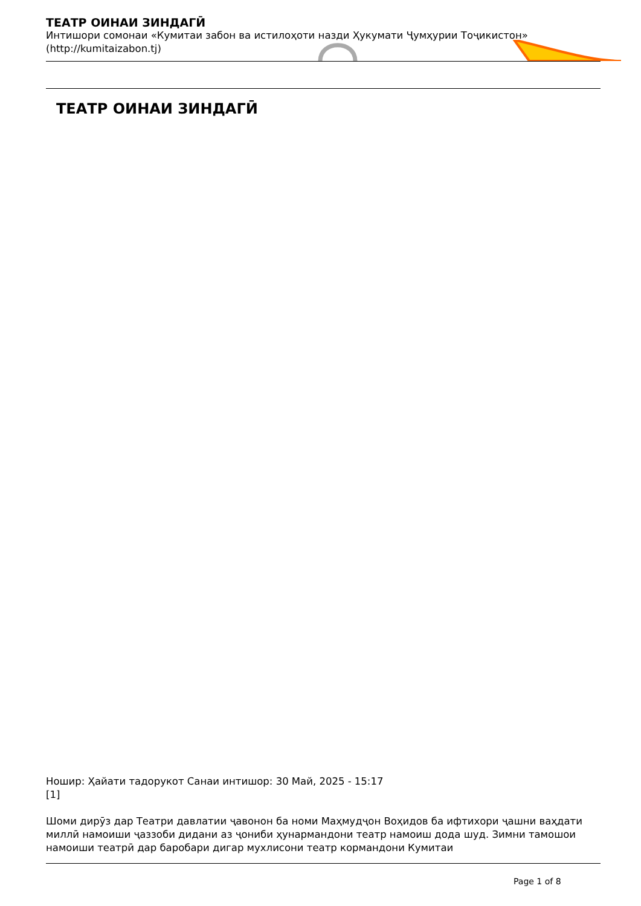ТЕАТР ОИНАИ ЗИНДАГӢ
Интишори сомонаи «Кумитаи забон ва истилоҳоти назди Ҳукумати Ҷумҳурии Тоҷикистон»
(http://kumitaizabon.tj)
ТЕАТР ОИНАИ ЗИНДАГӢ
Ношир: Ҳайати тадорукот Санаи интишор: 30 Май, 2025 - 15:17
[1]
Шоми дирӯз дар Театри давлатии ҷавонон ба номи Маҳмудҷон Воҳидов ба ифтихори ҷашни ваҳдати миллӣ намоиши ҷаззоби дидани аз ҷониби ҳунармандони театр намоиш дода шуд. Зимни тамошои намоиши театрӣ дар баробари дигар мухлисони театр кормандони Кумитаи
Page 1 of 8